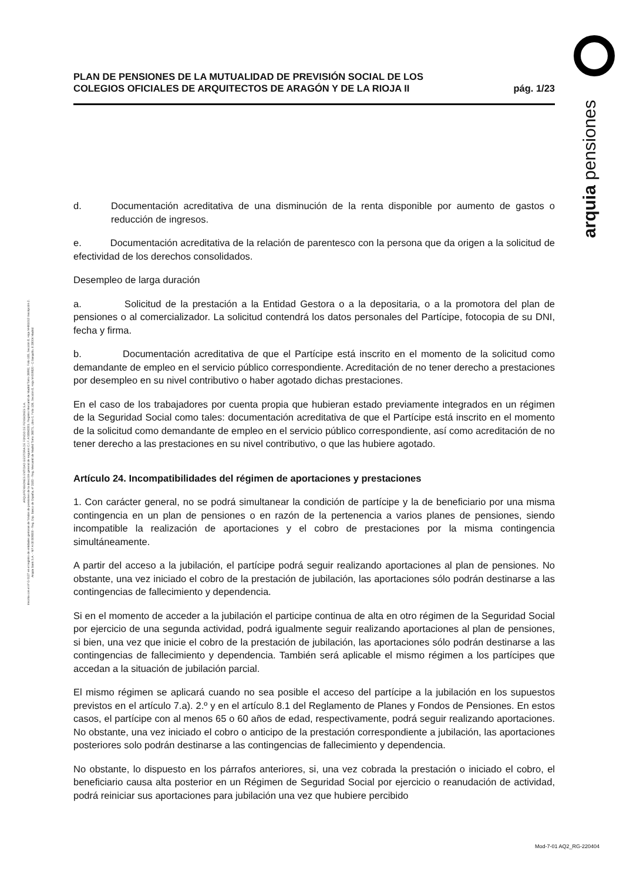ARQUIPENSIONES ENTIDAD GESTORA DE FONDO DE PENSIONES S.A.
Inscrita con el nº G 0137 en el registro de entidades gestoras de fondos de pensiones de la dirección general de seguros C.I.F. A 58843301. Registro Mercantil de Madrid Tomo 36992, Folio 185, Sección 8, Hoja M-661013 Inscripción 2.
Arquia Bank S.A. - NIF A 08 809808 - Reg. Esp. Banco de España, nº 3183 - Reg. Mercantil de Madrid Tomo 36871, Libro 0, Folio 136, Sección 8, Hoja M 659820 - C Barquillo, 6 28004 Madrid
arquia pensiones
PLAN DE PENSIONES DE LA MUTUALIDAD DE PREVISIÓN SOCIAL DE LOS
COLEGIOS OFICIALES DE ARQUITECTOS DE ARAGÓN Y DE LA RIOJA II
pág. 1/23
d. Documentación acreditativa de una disminución de la renta disponible por aumento de gastos o reducción de ingresos.
e. Documentación acreditativa de la relación de parentesco con la persona que da origen a la solicitud de efectividad de los derechos consolidados.
Desempleo de larga duración
a. Solicitud de la prestación a la Entidad Gestora o a la depositaria, o a la promotora del plan de pensiones o al comercializador. La solicitud contendrá los datos personales del Partícipe, fotocopia de su DNI, fecha y firma.
b. Documentación acreditativa de que el Partícipe está inscrito en el momento de la solicitud como demandante de empleo en el servicio público correspondiente. Acreditación de no tener derecho a prestaciones por desempleo en su nivel contributivo o haber agotado dichas prestaciones.
En el caso de los trabajadores por cuenta propia que hubieran estado previamente integrados en un régimen de la Seguridad Social como tales: documentación acreditativa de que el Partícipe está inscrito en el momento de la solicitud como demandante de empleo en el servicio público correspondiente, así como acreditación de no tener derecho a las prestaciones en su nivel contributivo, o que las hubiere agotado.
Artículo 24. Incompatibilidades del régimen de aportaciones y prestaciones
1. Con carácter general, no se podrá simultanear la condición de partícipe y la de beneficiario por una misma contingencia en un plan de pensiones o en razón de la pertenencia a varios planes de pensiones, siendo incompatible la realización de aportaciones y el cobro de prestaciones por la misma contingencia simultáneamente.
A partir del acceso a la jubilación, el partícipe podrá seguir realizando aportaciones al plan de pensiones. No obstante, una vez iniciado el cobro de la prestación de jubilación, las aportaciones sólo podrán destinarse a las contingencias de fallecimiento y dependencia.
Si en el momento de acceder a la jubilación el participe continua de alta en otro régimen de la Seguridad Social por ejercicio de una segunda actividad, podrá igualmente seguir realizando aportaciones al plan de pensiones, si bien, una vez que inicie el cobro de la prestación de jubilación, las aportaciones sólo podrán destinarse a las contingencias de fallecimiento y dependencia. También será aplicable el mismo régimen a los partícipes que accedan a la situación de jubilación parcial.
El mismo régimen se aplicará cuando no sea posible el acceso del partícipe a la jubilación en los supuestos previstos en el artículo 7.a). 2.º y en el artículo 8.1 del Reglamento de Planes y Fondos de Pensiones. En estos casos, el partícipe con al menos 65 o 60 años de edad, respectivamente, podrá seguir realizando aportaciones. No obstante, una vez iniciado el cobro o anticipo de la prestación correspondiente a jubilación, las aportaciones posteriores solo podrán destinarse a las contingencias de fallecimiento y dependencia.
No obstante, lo dispuesto en los párrafos anteriores, si, una vez cobrada la prestación o iniciado el cobro, el beneficiario causa alta posterior en un Régimen de Seguridad Social por ejercicio o reanudación de actividad, podrá reiniciar sus aportaciones para jubilación una vez que hubiere percibido
Mod-7-01 AQ2_RG-220404